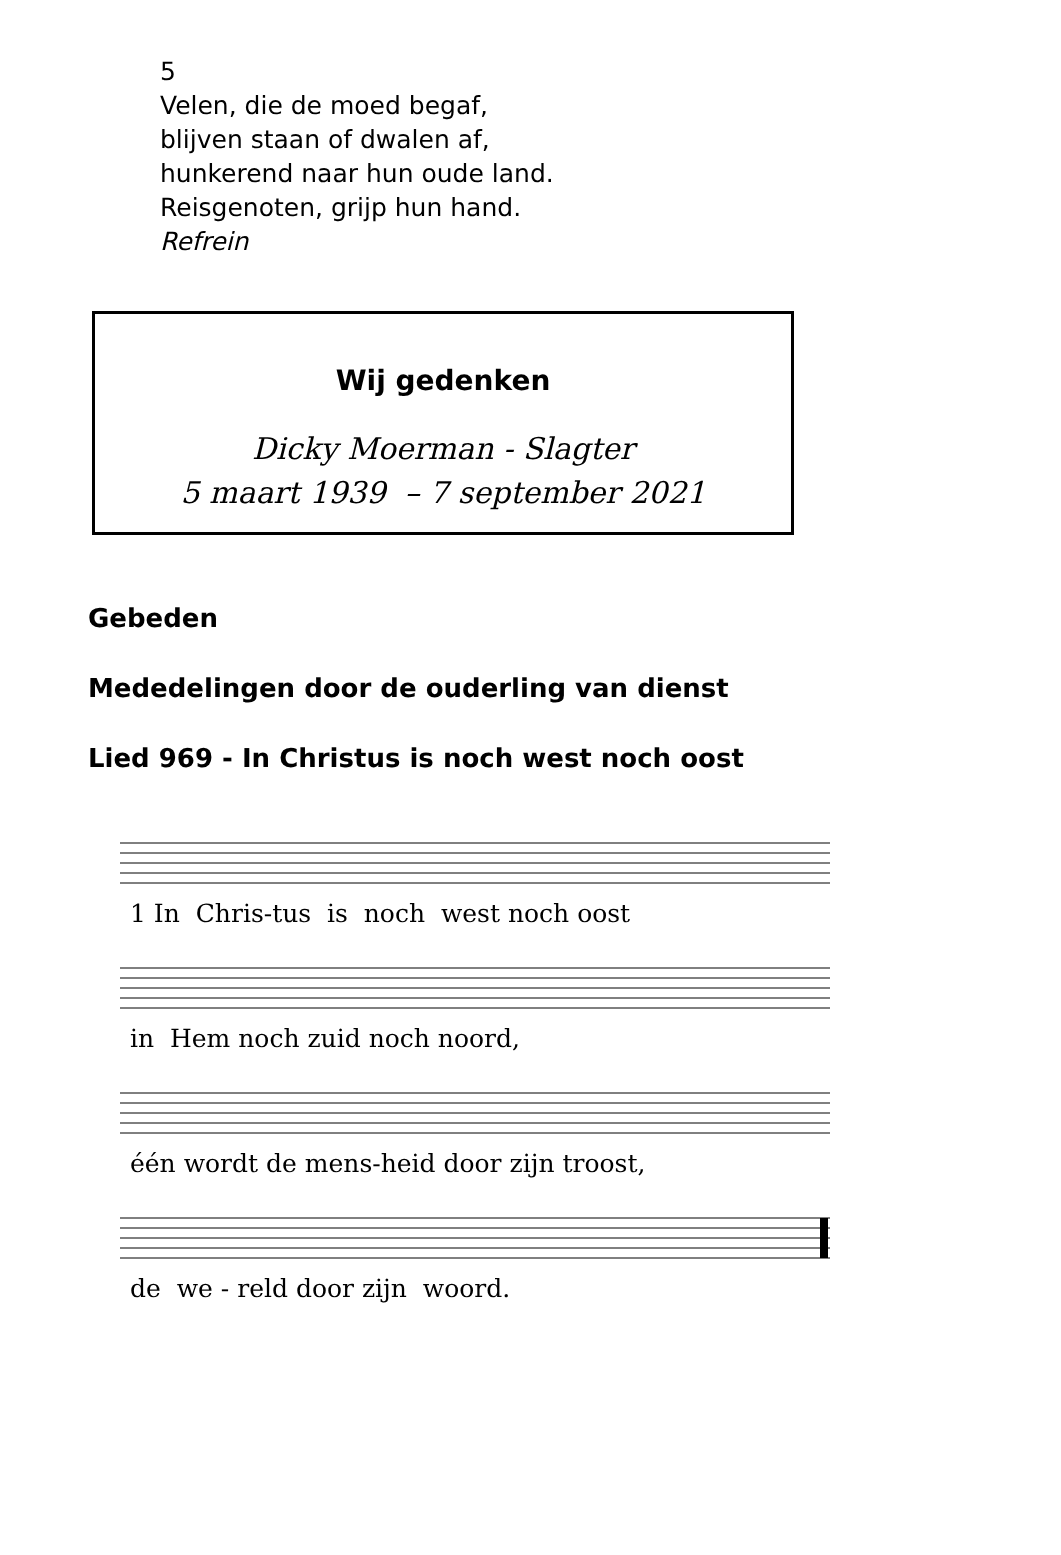5
Velen, die de moed begaf,
blijven staan of dwalen af,
hunkerend naar hun oude land.
Reisgenoten, grijp hun hand.
Refrein
Wij gedenken
Dicky Moerman - Slagter
5 maart 1939 – 7 september 2021
Gebeden
Mededelingen door de ouderling van dienst
Lied 969 - In Christus is noch west noch oost
1 In Chris-tus is noch west noch oost
in Hem noch zuid noch noord,
één wordt de mens-heid door zijn troost,
de we - reld door zijn woord.